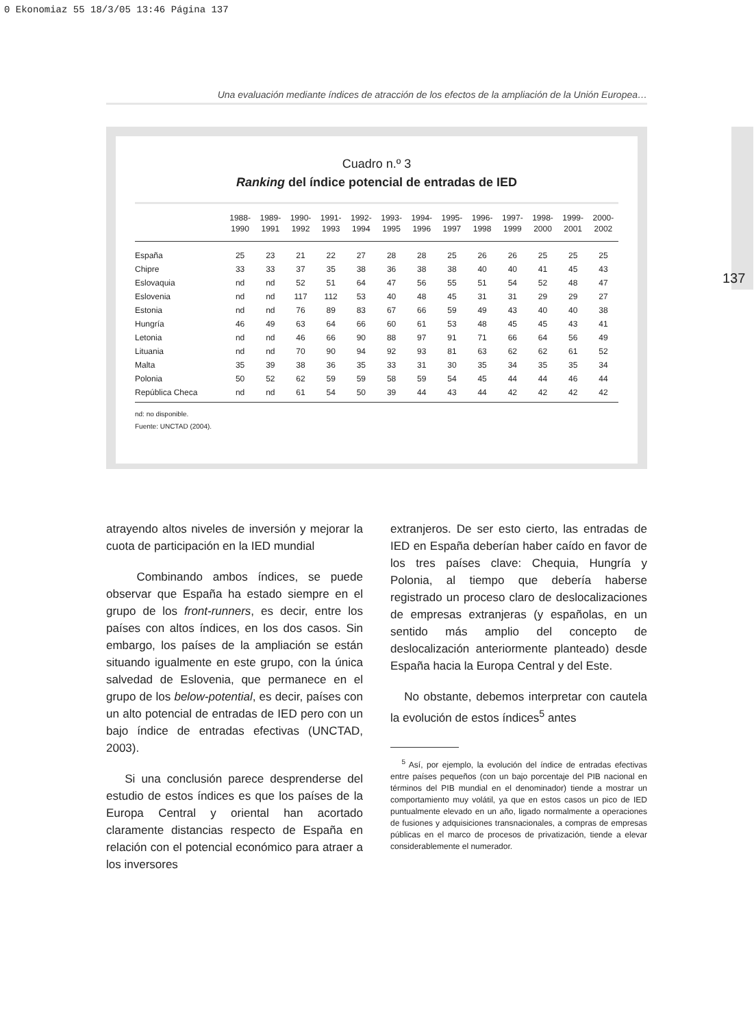0 Ekonomiaz 55 18/3/05 13:46 Página 137
Una evaluación mediante índices de atracción de los efectos de la ampliación de la Unión Europea…
137
Cuadro n.º 3
Ranking del índice potencial de entradas de IED
| | 1988- 1990 | 1989- 1991 | 1990- 1992 | 1991- 1993 | 1992- 1994 | 1993- 1995 | 1994- 1996 | 1995- 1997 | 1996- 1998 | 1997- 1999 | 1998- 2000 | 1999- 2001 | 2000- 2002 |
| --- | --- | --- | --- | --- | --- | --- | --- | --- | --- | --- | --- | --- | --- |
| España | 25 | 23 | 21 | 22 | 27 | 28 | 28 | 25 | 26 | 26 | 25 | 25 | 25 |
| Chipre | 33 | 33 | 37 | 35 | 38 | 36 | 38 | 38 | 40 | 40 | 41 | 45 | 43 |
| Eslovaquia | nd | nd | 52 | 51 | 64 | 47 | 56 | 55 | 51 | 54 | 52 | 48 | 47 |
| Eslovenia | nd | nd | 117 | 112 | 53 | 40 | 48 | 45 | 31 | 31 | 29 | 29 | 27 |
| Estonia | nd | nd | 76 | 89 | 83 | 67 | 66 | 59 | 49 | 43 | 40 | 40 | 38 |
| Hungría | 46 | 49 | 63 | 64 | 66 | 60 | 61 | 53 | 48 | 45 | 45 | 43 | 41 |
| Letonia | nd | nd | 46 | 66 | 90 | 88 | 97 | 91 | 71 | 66 | 64 | 56 | 49 |
| Lituania | nd | nd | 70 | 90 | 94 | 92 | 93 | 81 | 63 | 62 | 62 | 61 | 52 |
| Malta | 35 | 39 | 38 | 36 | 35 | 33 | 31 | 30 | 35 | 34 | 35 | 35 | 34 |
| Polonia | 50 | 52 | 62 | 59 | 59 | 58 | 59 | 54 | 45 | 44 | 44 | 46 | 44 |
| República Checa | nd | nd | 61 | 54 | 50 | 39 | 44 | 43 | 44 | 42 | 42 | 42 | 42 |
nd: no disponible.
Fuente: UNCTAD (2004).
atrayendo altos niveles de inversión y mejorar la cuota de participación en la IED mundial
Combinando ambos índices, se puede observar que España ha estado siempre en el grupo de los front-runners, es decir, entre los países con altos índices, en los dos casos. Sin embargo, los países de la ampliación se están situando igualmente en este grupo, con la única salvedad de Eslovenia, que permanece en el grupo de los below-potential, es decir, países con un alto potencial de entradas de IED pero con un bajo índice de entradas efectivas (UNCTAD, 2003).
Si una conclusión parece desprenderse del estudio de estos índices es que los países de la Europa Central y oriental han acortado claramente distancias respecto de España en relación con el potencial económico para atraer a los inversores
extranjeros. De ser esto cierto, las entradas de IED en España deberían haber caído en favor de los tres países clave: Chequia, Hungría y Polonia, al tiempo que debería haberse registrado un proceso claro de deslocalizaciones de empresas extranjeras (y españolas, en un sentido más amplio del concepto de deslocalización anteriormente planteado) desde España hacia la Europa Central y del Este.
No obstante, debemos interpretar con cautela la evolución de estos índices<sup>5</sup> antes
<sup>5</sup> Así, por ejemplo, la evolución del índice de entradas efectivas entre países pequeños (con un bajo porcentaje del PIB nacional en términos del PIB mundial en el denominador) tiende a mostrar un comportamiento muy volátil, ya que en estos casos un pico de IED puntualmente elevado en un año, ligado normalmente a operaciones de fusiones y adquisiciones transnacionales, a compras de empresas públicas en el marco de procesos de privatización, tiende a elevar considerablemente el numerador.